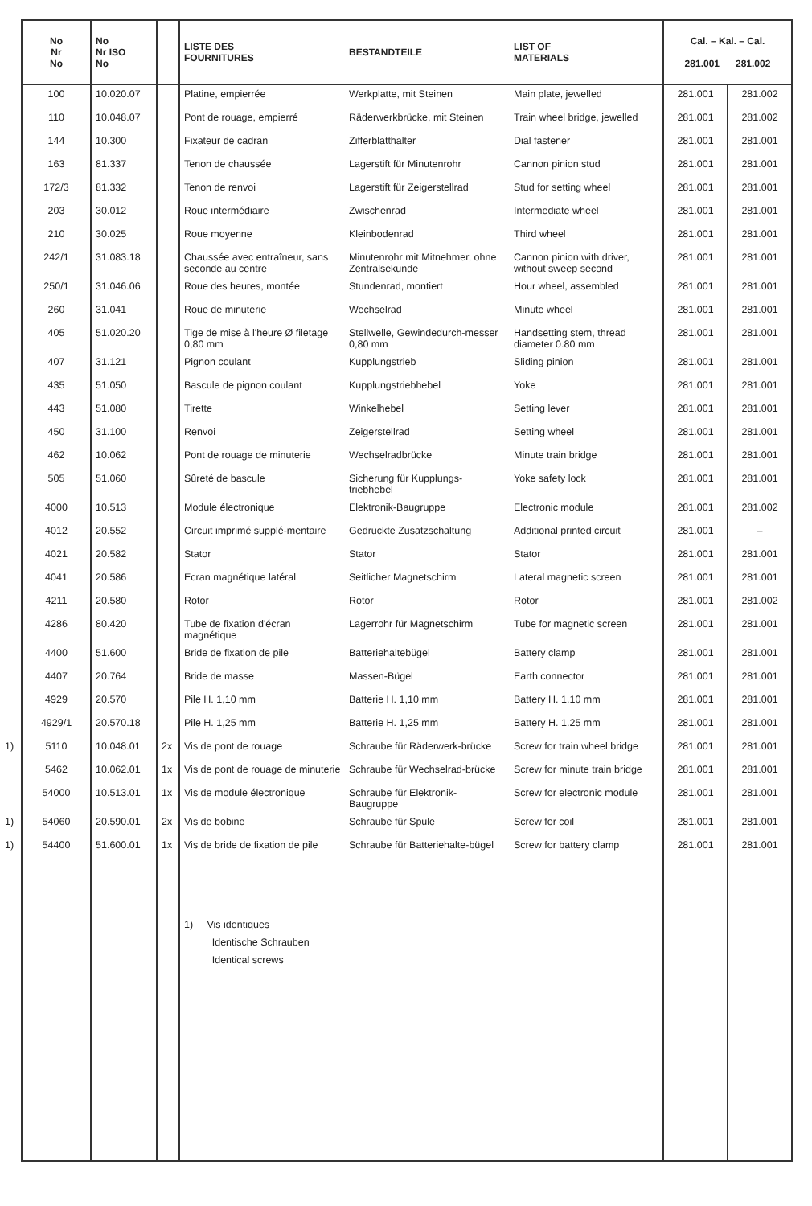| No Nr No | No Nr ISO No | | LISTE DES FOURNITURES | BESTANDTEILE | LIST OF MATERIALS | Cal. – Kal. – Cal. 281.001 281.002 | |
| --- | --- | --- | --- | --- | --- | --- | --- |
| 100 | 10.020.07 | | Platine, empierrée | Werkplatte, mit Steinen | Main plate, jewelled | 281.001 | 281.002 |
| 110 | 10.048.07 | | Pont de rouage, empierré | Räderwerkbrücke, mit Steinen | Train wheel bridge, jewelled | 281.001 | 281.002 |
| 144 | 10.300 | | Fixateur de cadran | Zifferblatthalter | Dial fastener | 281.001 | 281.001 |
| 163 | 81.337 | | Tenon de chaussée | Lagerstift für Minutenrohr | Cannon pinion stud | 281.001 | 281.001 |
| 172/3 | 81.332 | | Tenon de renvoi | Lagerstift für Zeigerstellrad | Stud for setting wheel | 281.001 | 281.001 |
| 203 | 30.012 | | Roue intermédiaire | Zwischenrad | Intermediate wheel | 281.001 | 281.001 |
| 210 | 30.025 | | Roue moyenne | Kleinbodenrad | Third wheel | 281.001 | 281.001 |
| 242/1 | 31.083.18 | | Chaussée avec entraîneur, sans seconde au centre | Minutenrohr mit Mitnehmer, ohne Zentralsekunde | Cannon pinion with driver, without sweep second | 281.001 | 281.001 |
| 250/1 | 31.046.06 | | Roue des heures, montée | Stundenrad, montiert | Hour wheel, assembled | 281.001 | 281.001 |
| 260 | 31.041 | | Roue de minuterie | Wechselrad | Minute wheel | 281.001 | 281.001 |
| 405 | 51.020.20 | | Tige de mise à l'heure Ø filetage 0,80 mm | Stellwelle, Gewindedurch-messer 0,80 mm | Handsetting stem, thread diameter 0.80 mm | 281.001 | 281.001 |
| 407 | 31.121 | | Pignon coulant | Kupplungstrieb | Sliding pinion | 281.001 | 281.001 |
| 435 | 51.050 | | Bascule de pignon coulant | Kupplungstriebhebel | Yoke | 281.001 | 281.001 |
| 443 | 51.080 | | Tirette | Winkelhebel | Setting lever | 281.001 | 281.001 |
| 450 | 31.100 | | Renvoi | Zeigerstellrad | Setting wheel | 281.001 | 281.001 |
| 462 | 10.062 | | Pont de rouage de minuterie | Wechselradbrücke | Minute train bridge | 281.001 | 281.001 |
| 505 | 51.060 | | Sûreté de bascule | Sicherung für Kupplungs-triebhebel | Yoke safety lock | 281.001 | 281.001 |
| 4000 | 10.513 | | Module électronique | Elektronik-Baugruppe | Electronic module | 281.001 | 281.002 |
| 4012 | 20.552 | | Circuit imprimé supplé-mentaire | Gedruckte Zusatzschaltung | Additional printed circuit | 281.001 | – |
| 4021 | 20.582 | | Stator | Stator | Stator | 281.001 | 281.001 |
| 4041 | 20.586 | | Ecran magnétique latéral | Seitlicher Magnetschirm | Lateral magnetic screen | 281.001 | 281.001 |
| 4211 | 20.580 | | Rotor | Rotor | Rotor | 281.001 | 281.002 |
| 4286 | 80.420 | | Tube de fixation d'écran magnétique | Lagerrohr für Magnetschirm | Tube for magnetic screen | 281.001 | 281.001 |
| 4400 | 51.600 | | Bride de fixation de pile | Batteriehaltebügel | Battery clamp | 281.001 | 281.001 |
| 4407 | 20.764 | | Bride de masse | Massen-Bügel | Earth connector | 281.001 | 281.001 |
| 4929 | 20.570 | | Pile H. 1,10 mm | Batterie H. 1,10 mm | Battery H. 1.10 mm | 281.001 | 281.001 |
| 4929/1 | 20.570.18 | | Pile H. 1,25 mm | Batterie H. 1,25 mm | Battery H. 1.25 mm | 281.001 | 281.001 |
| 1) 5110 | 10.048.01 | 2x | Vis de pont de rouage | Schraube für Räderwerk-brücke | Screw for train wheel bridge | 281.001 | 281.001 |
| 5462 | 10.062.01 | 1x | Vis de pont de rouage de minuterie | Schraube für Wechselrad-brücke | Screw for minute train bridge | 281.001 | 281.001 |
| 54000 | 10.513.01 | 1x | Vis de module électronique | Schraube für Elektronik-Baugruppe | Screw for electronic module | 281.001 | 281.001 |
| 1) 54060 | 20.590.01 | 2x | Vis de bobine | Schraube für Spule | Screw for coil | 281.001 | 281.001 |
| 1) 54400 | 51.600.01 | 1x | Vis de bride de fixation de pile | Schraube für Batteriehalte-bügel | Screw for battery clamp | 281.001 | 281.001 |
| | | | 1) Vis identiques Identische Schrauben Identical screws | | | | |